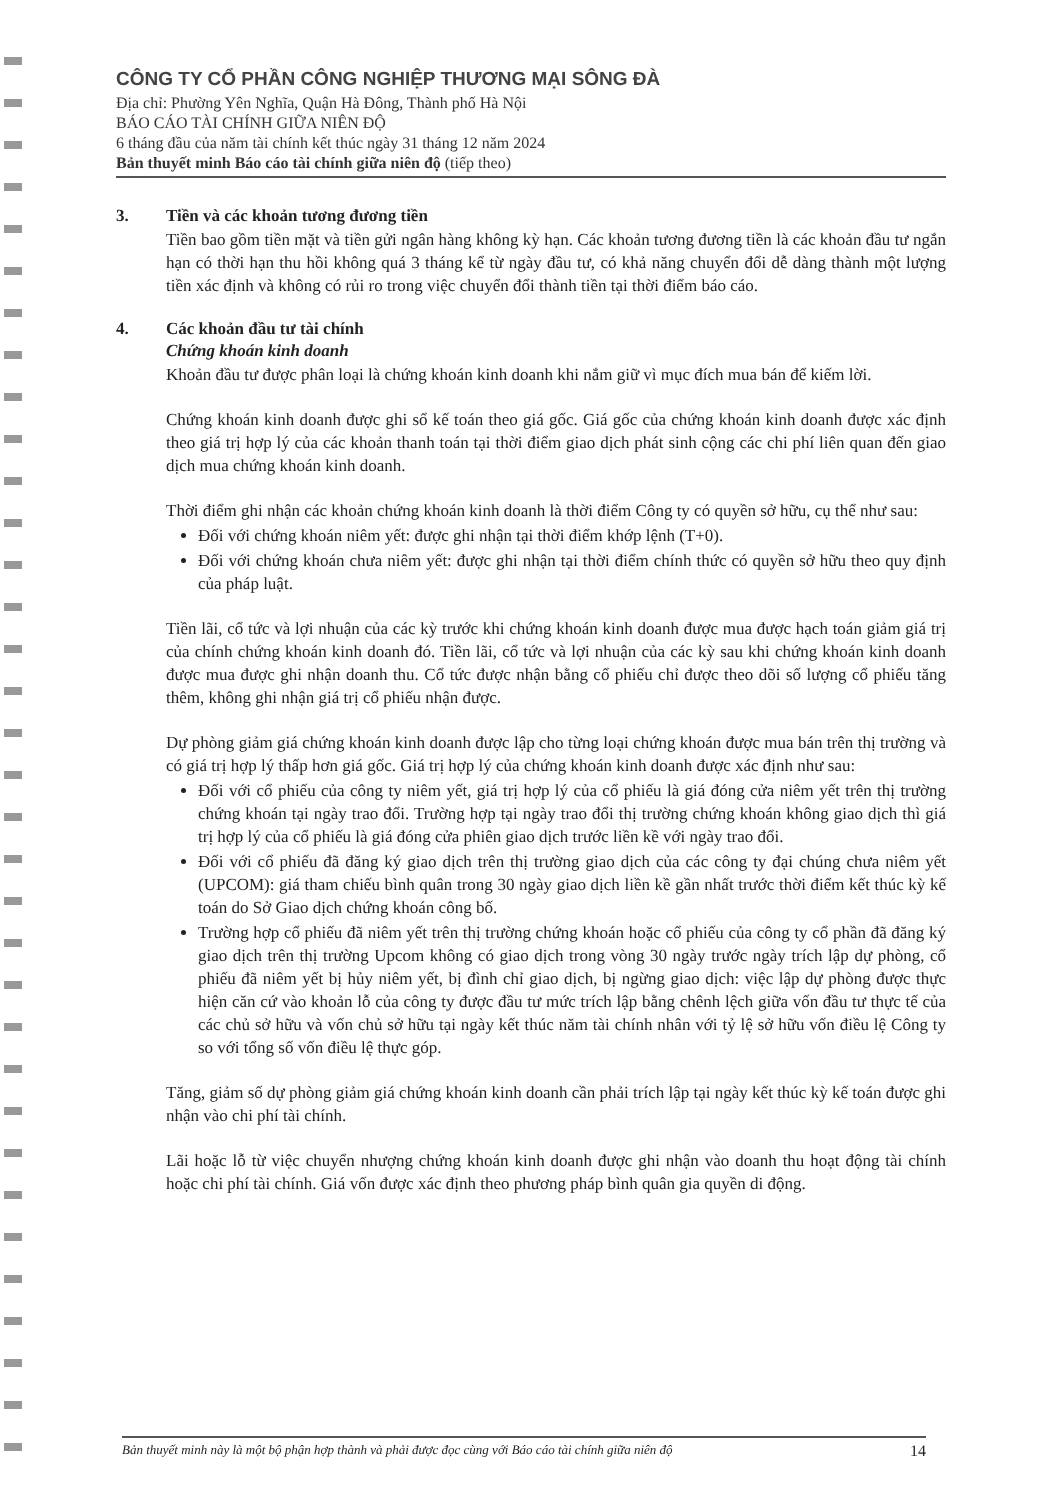CÔNG TY CỔ PHẦN CÔNG NGHIỆP THƯƠNG MẠI SÔNG ĐÀ
Địa chỉ: Phường Yên Nghĩa, Quận Hà Đông, Thành phố Hà Nội
BÁO CÁO TÀI CHÍNH GIỮA NIÊN ĐỘ
6 tháng đầu của năm tài chính kết thúc ngày 31 tháng 12 năm 2024
Bản thuyết minh Báo cáo tài chính giữa niên độ (tiếp theo)
3. Tiền và các khoản tương đương tiền
Tiền bao gồm tiền mặt và tiền gửi ngân hàng không kỳ hạn. Các khoản tương đương tiền là các khoản đầu tư ngắn hạn có thời hạn thu hồi không quá 3 tháng kể từ ngày đầu tư, có khả năng chuyển đổi dễ dàng thành một lượng tiền xác định và không có rủi ro trong việc chuyển đổi thành tiền tại thời điểm báo cáo.
4. Các khoản đầu tư tài chính
Chứng khoán kinh doanh
Khoản đầu tư được phân loại là chứng khoán kinh doanh khi nắm giữ vì mục đích mua bán để kiếm lời.
Chứng khoán kinh doanh được ghi sổ kế toán theo giá gốc. Giá gốc của chứng khoán kinh doanh được xác định theo giá trị hợp lý của các khoản thanh toán tại thời điểm giao dịch phát sinh cộng các chi phí liên quan đến giao dịch mua chứng khoán kinh doanh.
Thời điểm ghi nhận các khoản chứng khoán kinh doanh là thời điểm Công ty có quyền sở hữu, cụ thể như sau:
Đối với chứng khoán niêm yết: được ghi nhận tại thời điểm khớp lệnh (T+0).
Đối với chứng khoán chưa niêm yết: được ghi nhận tại thời điểm chính thức có quyền sở hữu theo quy định của pháp luật.
Tiền lãi, cổ tức và lợi nhuận của các kỳ trước khi chứng khoán kinh doanh được mua được hạch toán giảm giá trị của chính chứng khoán kinh doanh đó. Tiền lãi, cổ tức và lợi nhuận của các kỳ sau khi chứng khoán kinh doanh được mua được ghi nhận doanh thu. Cổ tức được nhận bằng cổ phiếu chỉ được theo dõi số lượng cổ phiếu tăng thêm, không ghi nhận giá trị cổ phiếu nhận được.
Dự phòng giảm giá chứng khoán kinh doanh được lập cho từng loại chứng khoán được mua bán trên thị trường và có giá trị hợp lý thấp hơn giá gốc. Giá trị hợp lý của chứng khoán kinh doanh được xác định như sau:
Đối với cổ phiếu của công ty niêm yết, giá trị hợp lý của cổ phiếu là giá đóng cửa niêm yết trên thị trường chứng khoán tại ngày trao đổi. Trường hợp tại ngày trao đổi thị trường chứng khoán không giao dịch thì giá trị hợp lý của cổ phiếu là giá đóng cửa phiên giao dịch trước liền kề với ngày trao đổi.
Đối với cổ phiếu đã đăng ký giao dịch trên thị trường giao dịch của các công ty đại chúng chưa niêm yết (UPCOM): giá tham chiếu bình quân trong 30 ngày giao dịch liền kề gần nhất trước thời điểm kết thúc kỳ kế toán do Sở Giao dịch chứng khoán công bố.
Trường hợp cổ phiếu đã niêm yết trên thị trường chứng khoán hoặc cổ phiếu của công ty cổ phần đã đăng ký giao dịch trên thị trường Upcom không có giao dịch trong vòng 30 ngày trước ngày trích lập dự phòng, cổ phiếu đã niêm yết bị hủy niêm yết, bị đình chỉ giao dịch, bị ngừng giao dịch: việc lập dự phòng được thực hiện căn cứ vào khoản lỗ của công ty được đầu tư mức trích lập bằng chênh lệch giữa vốn đầu tư thực tế của các chủ sở hữu và vốn chủ sở hữu tại ngày kết thúc năm tài chính nhân với tỷ lệ sở hữu vốn điều lệ Công ty so với tổng số vốn điều lệ thực góp.
Tăng, giảm số dự phòng giảm giá chứng khoán kinh doanh cần phải trích lập tại ngày kết thúc kỳ kế toán được ghi nhận vào chi phí tài chính.
Lãi hoặc lỗ từ việc chuyển nhượng chứng khoán kinh doanh được ghi nhận vào doanh thu hoạt động tài chính hoặc chi phí tài chính. Giá vốn được xác định theo phương pháp bình quân gia quyền di động.
Bản thuyết minh này là một bộ phận hợp thành và phải được đọc cùng với Báo cáo tài chính giữa niên độ 14